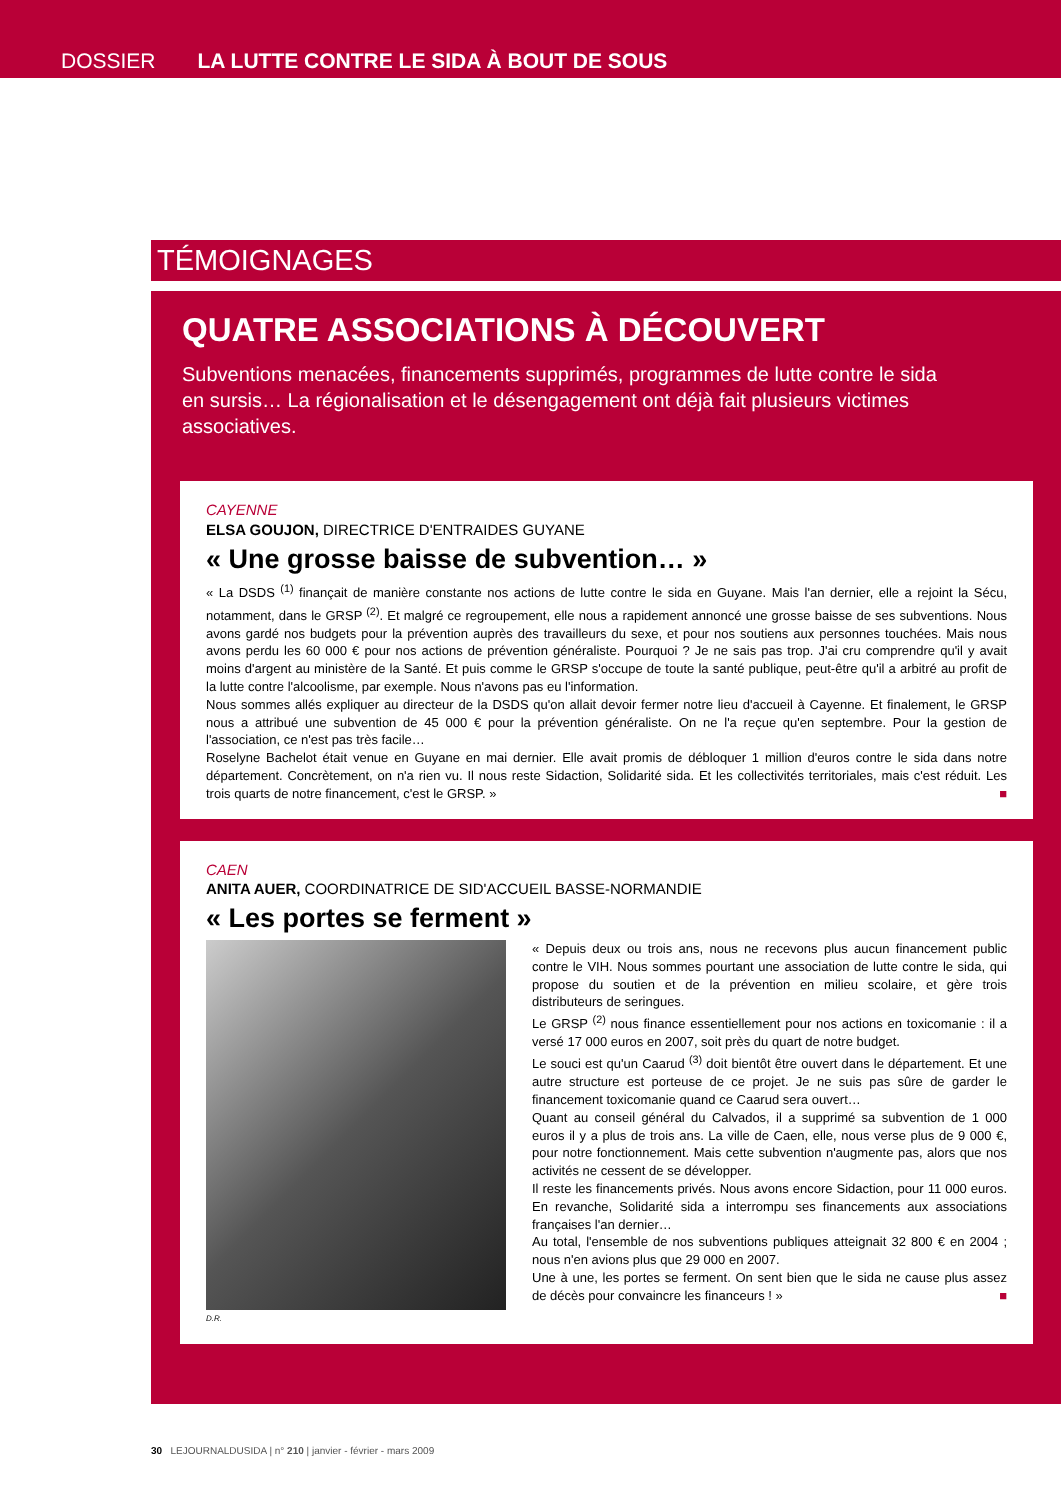DOSSIER LA LUTTE CONTRE LE SIDA À BOUT DE SOUS
TÉMOIGNAGES
QUATRE ASSOCIATIONS À DÉCOUVERT
Subventions menacées, financements supprimés, programmes de lutte contre le sida en sursis… La régionalisation et le désengagement ont déjà fait plusieurs victimes associatives.
CAYENNE
ELSA GOUJON, DIRECTRICE D'ENTRAIDES GUYANE
« Une grosse baisse de subvention… »
« La DSDS <sup>(1)</sup> finançait de manière constante nos actions de lutte contre le sida en Guyane. Mais l'an dernier, elle a rejoint la Sécu, notamment, dans le GRSP <sup>(2)</sup>. Et malgré ce regroupement, elle nous a rapidement annoncé une grosse baisse de ses subventions. Nous avons gardé nos budgets pour la prévention auprès des travailleurs du sexe, et pour nos soutiens aux personnes touchées. Mais nous avons perdu les 60 000 € pour nos actions de prévention généraliste. Pourquoi ? Je ne sais pas trop. J'ai cru comprendre qu'il y avait moins d'argent au ministère de la Santé. Et puis comme le GRSP s'occupe de toute la santé publique, peut-être qu'il a arbitré au profit de la lutte contre l'alcoolisme, par exemple. Nous n'avons pas eu l'information.
Nous sommes allés expliquer au directeur de la DSDS qu'on allait devoir fermer notre lieu d'accueil à Cayenne. Et finalement, le GRSP nous a attribué une subvention de 45 000 € pour la prévention généraliste. On ne l'a reçue qu'en septembre. Pour la gestion de l'association, ce n'est pas très facile…
Roselyne Bachelot était venue en Guyane en mai dernier. Elle avait promis de débloquer 1 million d'euros contre le sida dans notre département. Concrètement, on n'a rien vu. Il nous reste Sidaction, Solidarité sida. Et les collectivités territoriales, mais c'est réduit. Les trois quarts de notre financement, c'est le GRSP. » ■
CAEN
ANITA AUER, COORDINATRICE DE SID'ACCUEIL BASSE-NORMANDIE
« Les portes se ferment »
« Depuis deux ou trois ans, nous ne recevons plus aucun financement public contre le VIH. Nous sommes pourtant une association de lutte contre le sida, qui propose du soutien et de la prévention en milieu scolaire, et gère trois distributeurs de seringues.
Le GRSP <sup>(2)</sup> nous finance essentiellement pour nos actions en toxicomanie : il a versé 17 000 euros en 2007, soit près du quart de notre budget.
Le souci est qu'un Caarud <sup>(3)</sup> doit bientôt être ouvert dans le département. Et une autre structure est porteuse de ce projet. Je ne suis pas sûre de garder le financement toxicomanie quand ce Caarud sera ouvert…
Quant au conseil général du Calvados, il a supprimé sa subvention de 1 000 euros il y a plus de trois ans. La ville de Caen, elle, nous verse plus de 9 000 €, pour notre fonctionnement. Mais cette subvention n'augmente pas, alors que nos activités ne cessent de se développer.
Il reste les financements privés. Nous avons encore Sidaction, pour 11 000 euros. En revanche, Solidarité sida a interrompu ses financements aux associations françaises l'an dernier…
Au total, l'ensemble de nos subventions publiques atteignait 32 800 € en 2004 ; nous n'en avions plus que 29 000 en 2007.
Une à une, les portes se ferment. On sent bien que le sida ne cause plus assez de décès pour convaincre les financeurs ! » ■
D.R.
30 LEJOURNALDUSIDA | n° 210 | janvier - février - mars 2009